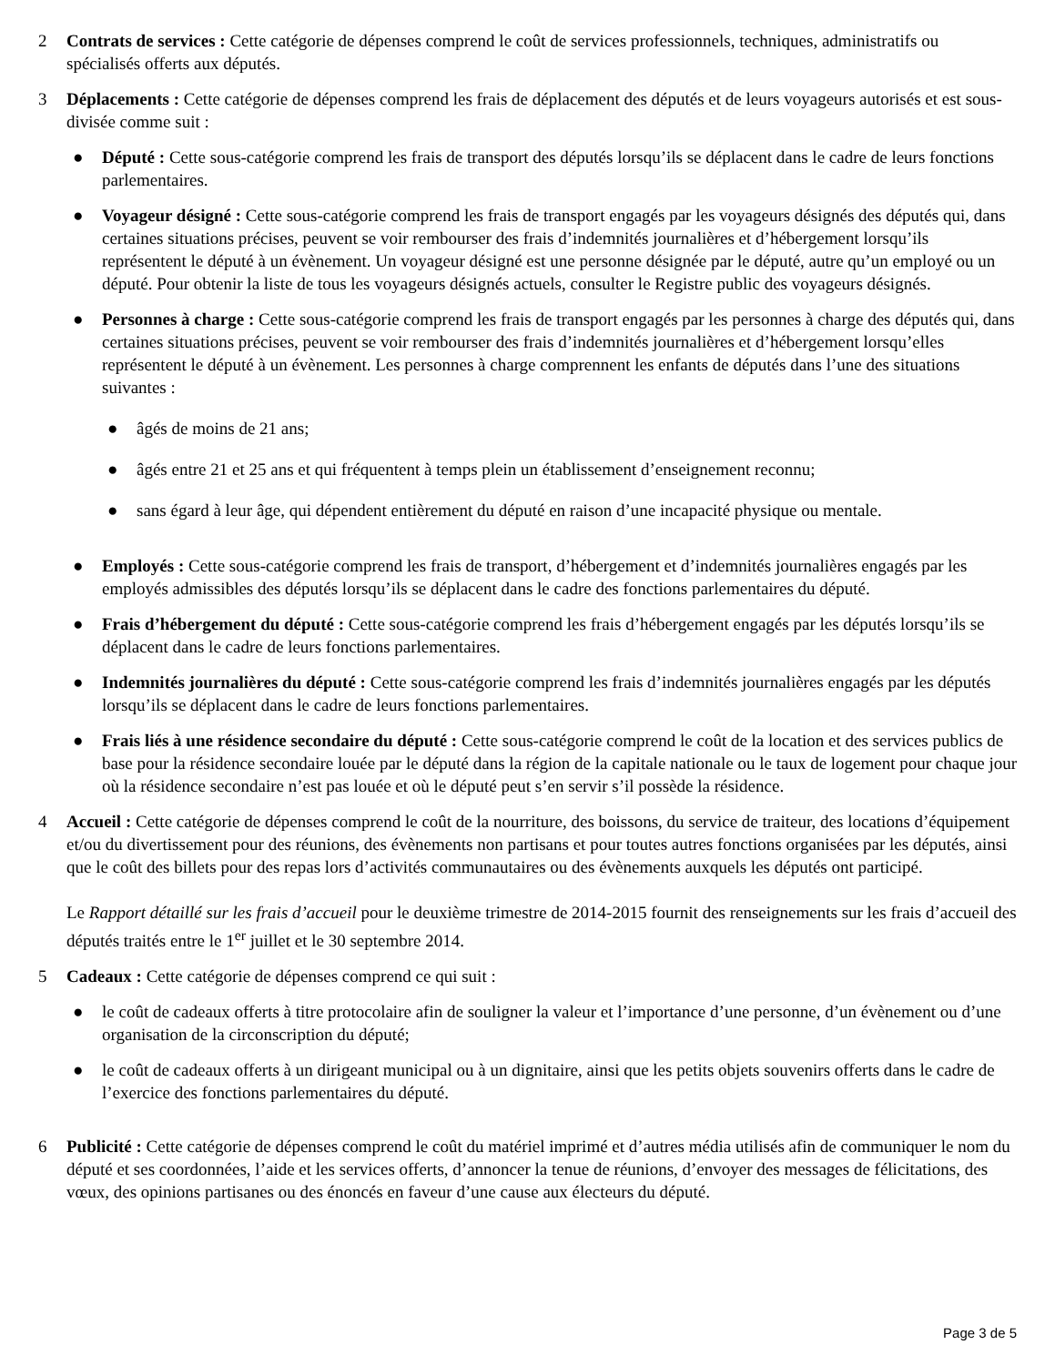2 Contrats de services : Cette catégorie de dépenses comprend le coût de services professionnels, techniques, administratifs ou spécialisés offerts aux députés.
3 Déplacements : Cette catégorie de dépenses comprend les frais de déplacement des députés et de leurs voyageurs autorisés et est sous-divisée comme suit :
● Député : Cette sous-catégorie comprend les frais de transport des députés lorsqu’ils se déplacent dans le cadre de leurs fonctions parlementaires.
● Voyageur désigné : Cette sous-catégorie comprend les frais de transport engagés par les voyageurs désignés des députés qui, dans certaines situations précises, peuvent se voir rembourser des frais d’indemnités journalières et d’hébergement lorsqu’ils représentent le député à un évènement. Un voyageur désigné est une personne désignée par le député, autre qu’un employé ou un député. Pour obtenir la liste de tous les voyageurs désignés actuels, consulter le Registre public des voyageurs désignés.
● Personnes à charge : Cette sous-catégorie comprend les frais de transport engagés par les personnes à charge des députés qui, dans certaines situations précises, peuvent se voir rembourser des frais d’indemnités journalières et d’hébergement lorsqu’elles représentent le député à un évènement. Les personnes à charge comprennent les enfants de députés dans l’une des situations suivantes :
● âgés de moins de 21 ans;
● âgés entre 21 et 25 ans et qui fréquentent à temps plein un établissement d’enseignement reconnu;
● sans égard à leur âge, qui dépendent entièrement du député en raison d’une incapacité physique ou mentale.
● Employés : Cette sous-catégorie comprend les frais de transport, d’hébergement et d’indemnités journalières engagés par les employés admissibles des députés lorsqu’ils se déplacent dans le cadre des fonctions parlementaires du député.
● Frais d’hébergement du député : Cette sous-catégorie comprend les frais d’hébergement engagés par les députés lorsqu’ils se déplacent dans le cadre de leurs fonctions parlementaires.
● Indemnités journalières du député : Cette sous-catégorie comprend les frais d’indemnités journalières engagés par les députés lorsqu’ils se déplacent dans le cadre de leurs fonctions parlementaires.
● Frais liés à une résidence secondaire du député : Cette sous-catégorie comprend le coût de la location et des services publics de base pour la résidence secondaire louée par le député dans la région de la capitale nationale ou le taux de logement pour chaque jour où la résidence secondaire n’est pas louée et où le député peut s’en servir s’il possède la résidence.
4 Accueil : Cette catégorie de dépenses comprend le coût de la nourriture, des boissons, du service de traiteur, des locations d’équipement et/ou du divertissement pour des réunions, des évènements non partisans et pour toutes autres fonctions organisées par les députés, ainsi que le coût des billets pour des repas lors d’activités communautaires ou des évènements auxquels les députés ont participé.
Le Rapport détaillé sur les frais d’accueil pour le deuxième trimestre de 2014-2015 fournit des renseignements sur les frais d’accueil des députés traités entre le 1<sup>er</sup> juillet et le 30 septembre 2014.
5 Cadeaux : Cette catégorie de dépenses comprend ce qui suit :
● le coût de cadeaux offerts à titre protocolaire afin de souligner la valeur et l’importance d’une personne, d’un évènement ou d’une organisation de la circonscription du député;
● le coût de cadeaux offerts à un dirigeant municipal ou à un dignitaire, ainsi que les petits objets souvenirs offerts dans le cadre de l’exercice des fonctions parlementaires du député.
6 Publicité : Cette catégorie de dépenses comprend le coût du matériel imprimé et d’autres média utilisés afin de communiquer le nom du député et ses coordonnées, l’aide et les services offerts, d’annoncer la tenue de réunions, d’envoyer des messages de félicitations, des vœux, des opinions partisanes ou des énoncés en faveur d’une cause aux électeurs du député.
Page 3 de 5